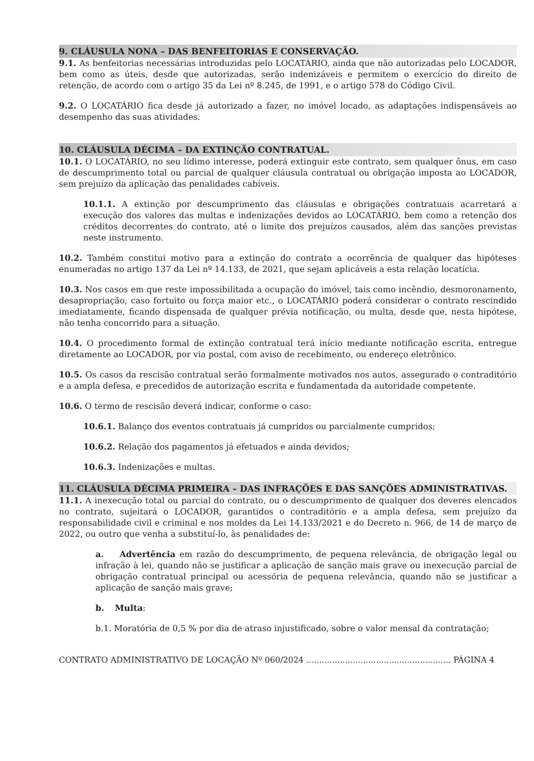9. CLÁUSULA NONA – DAS BENFEITORIAS E CONSERVAÇÃO.
9.1. As benfeitorias necessárias introduzidas pelo LOCATÁRIO, ainda que não autorizadas pelo LOCADOR, bem como as úteis, desde que autorizadas, serão indenizáveis e permitem o exercício do direito de retenção, de acordo com o artigo 35 da Lei nº 8.245, de 1991, e o artigo 578 do Código Civil.
9.2. O LOCATÁRIO fica desde já autorizado a fazer, no imóvel locado, as adaptações indispensáveis ao desempenho das suas atividades.
10. CLÁUSULA DÉCIMA – DA EXTINÇÃO CONTRATUAL.
10.1. O LOCATÁRIO, no seu lídimo interesse, poderá extinguir este contrato, sem qualquer ônus, em caso de descumprimento total ou parcial de qualquer cláusula contratual ou obrigação imposta ao LOCADOR, sem prejuízo da aplicação das penalidades cabíveis.
10.1.1. A extinção por descumprimento das cláusulas e obrigações contratuais acarretará a execução dos valores das multas e indenizações devidos ao LOCATÁRIO, bem como a retenção dos créditos decorrentes do contrato, até o limite dos prejuízos causados, além das sanções previstas neste instrumento.
10.2. Também constitui motivo para a extinção do contrato a ocorrência de qualquer das hipóteses enumeradas no artigo 137 da Lei nº 14.133, de 2021, que sejam aplicáveis a esta relação locatícia.
10.3. Nos casos em que reste impossibilitada a ocupação do imóvel, tais como incêndio, desmoronamento, desapropriação, caso fortuito ou força maior etc., o LOCATÁRIO poderá considerar o contrato rescindido imediatamente, ficando dispensada de qualquer prévia notificação, ou multa, desde que, nesta hipótese, não tenha concorrido para a situação.
10.4. O procedimento formal de extinção contratual terá início mediante notificação escrita, entregue diretamente ao LOCADOR, por via postal, com aviso de recebimento, ou endereço eletrônico.
10.5. Os casos da rescisão contratual serão formalmente motivados nos autos, assegurado o contraditório e a ampla defesa, e precedidos de autorização escrita e fundamentada da autoridade competente.
10.6. O termo de rescisão deverá indicar, conforme o caso:
10.6.1. Balanço dos eventos contratuais já cumpridos ou parcialmente cumpridos;
10.6.2. Relação dos pagamentos já efetuados e ainda devidos;
10.6.3. Indenizações e multas.
11. CLÁUSULA DÉCIMA PRIMEIRA – DAS INFRAÇÕES E DAS SANÇÕES ADMINISTRATIVAS.
11.1. A inexecução total ou parcial do contrato, ou o descumprimento de qualquer dos deveres elencados no contrato, sujeitará o LOCADOR, garantidos o contraditório e a ampla defesa, sem prejuízo da responsabilidade civil e criminal e nos moldes da Lei 14.133/2021 e do Decreto n. 966, de 14 de março de 2022, ou outro que venha a substituí-lo, às penalidades de:
a. Advertência em razão do descumprimento, de pequena relevância, de obrigação legal ou infração à lei, quando não se justificar a aplicação de sanção mais grave ou inexecução parcial de obrigação contratual principal ou acessória de pequena relevância, quando não se justificar a aplicação de sanção mais grave;
b. Multa:
b.1. Moratória de 0,5 % por dia de atraso injustificado, sobre o valor mensal da contratação;
CONTRATO ADMINISTRATIVO DE LOCAÇÃO Nº 060/2024 ........................................................ PÁGINA 4